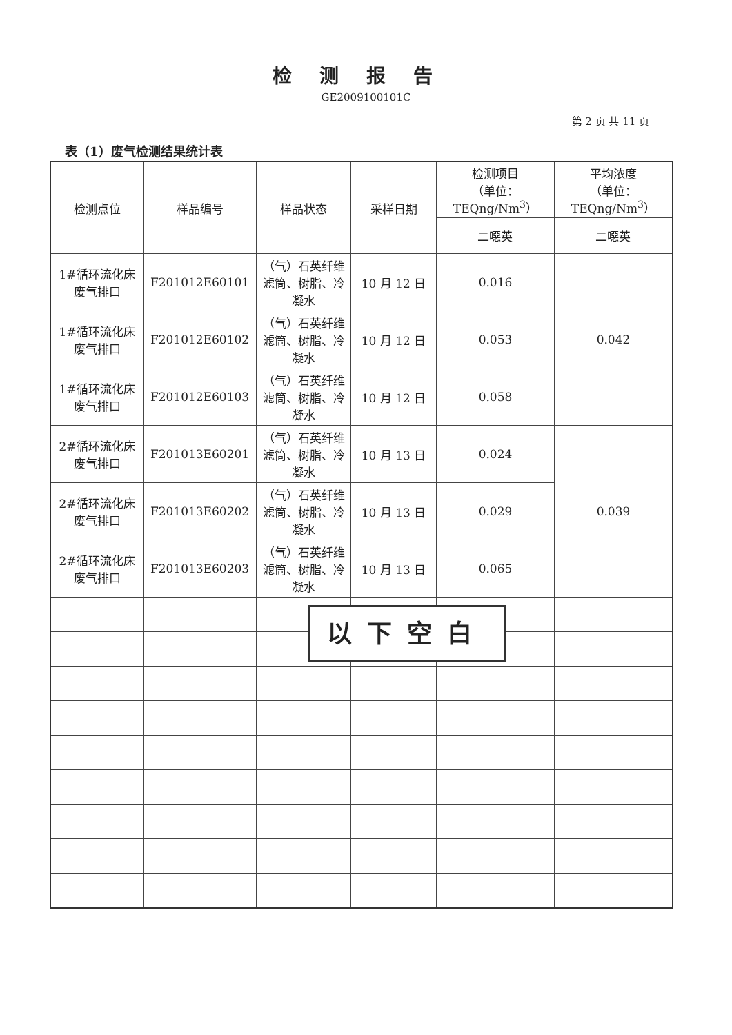检测报告
GE2009100101C
第 2 页 共 11 页
表（1）废气检测结果统计表
| 检测点位 | 样品编号 | 样品状态 | 采样日期 | 检测项目 （单位： TEQng/Nm<sup>3</sup>） | 平均浓度 （单位： TEQng/Nm<sup>3</sup>） |
| --- | --- | --- | --- | --- | --- |
| | | | | 二噁英 | 二噁英 |
| 1#循环流化床废气排口 | F201012E60101 | （气）石英纤维滤筒、树脂、冷凝水 | 10 月 12 日 | 0.016 | 0.042 |
| 1#循环流化床废气排口 | F201012E60102 | （气）石英纤维滤筒、树脂、冷凝水 | 10 月 12 日 | 0.053 | |
| 1#循环流化床废气排口 | F201012E60103 | （气）石英纤维滤筒、树脂、冷凝水 | 10 月 12 日 | 0.058 | |
| 2#循环流化床废气排口 | F201013E60201 | （气）石英纤维滤筒、树脂、冷凝水 | 10 月 13 日 | 0.024 | 0.039 |
| 2#循环流化床废气排口 | F201013E60202 | （气）石英纤维滤筒、树脂、冷凝水 | 10 月 13 日 | 0.029 | |
| 2#循环流化床废气排口 | F201013E60203 | （气）石英纤维滤筒、树脂、冷凝水 | 10 月 13 日 | 0.065 | |
以下空白